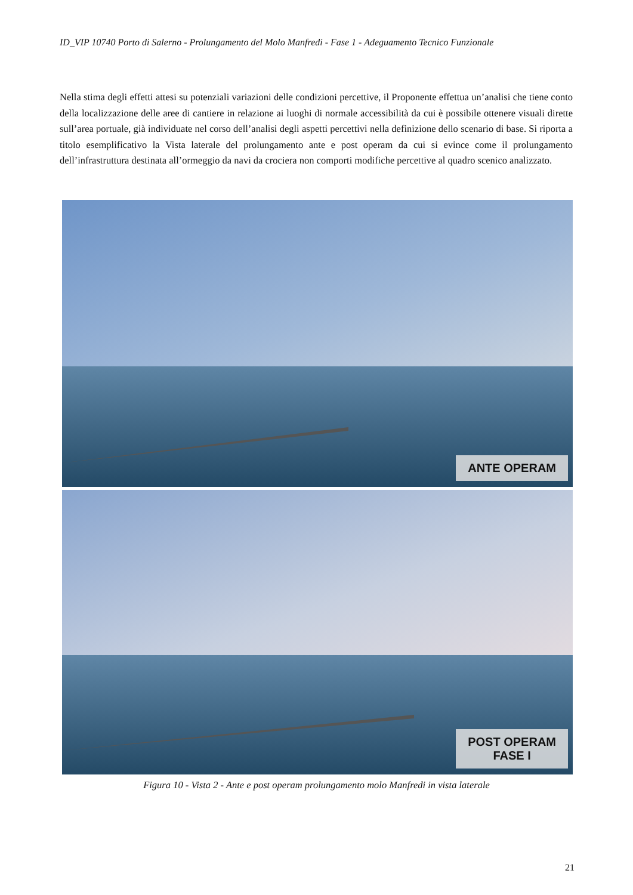ID_VIP 10740 Porto di Salerno - Prolungamento del Molo Manfredi - Fase 1 - Adeguamento Tecnico Funzionale
Nella stima degli effetti attesi su potenziali variazioni delle condizioni percettive, il Proponente effettua un’analisi che tiene conto della localizzazione delle aree di cantiere in relazione ai luoghi di normale accessibilità da cui è possibile ottenere visuali dirette sull’area portuale, già individuate nel corso dell’analisi degli aspetti percettivi nella definizione dello scenario di base. Si riporta a titolo esemplificativo la Vista laterale del prolungamento ante e post operam da cui si evince come il prolungamento dell’infrastruttura destinata all’ormeggio da navi da crociera non comporti modifiche percettive al quadro scenico analizzato.
ANTE OPERAM
POST OPERAM
FASE I
Figura 10 - Vista 2 - Ante e post operam prolungamento molo Manfredi in vista laterale
21